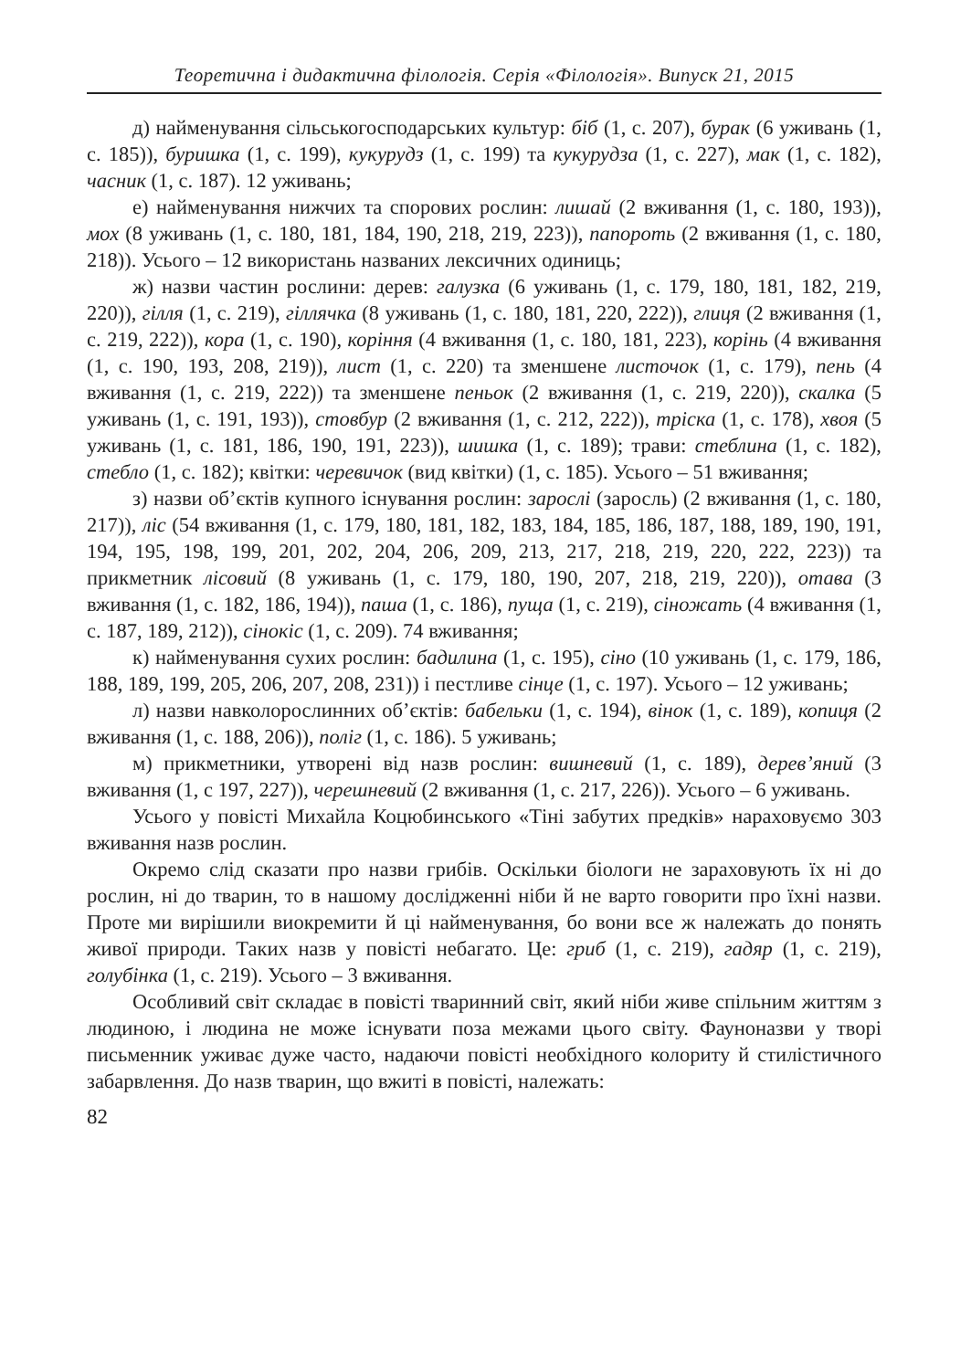Теоретична і дидактична філологія. Серія «Філологія». Випуск 21, 2015
д) найменування сільськогосподарських культур: біб (1, с. 207), бурак (6 уживань (1, с. 185)), буришка (1, с. 199), кукурудз (1, с. 199) та кукурудза (1, с. 227), мак (1, с. 182), часник (1, с. 187). 12 уживань;
е) найменування нижчих та спорових рослин: лишай (2 вживання (1, с. 180, 193)), мох (8 уживань (1, с. 180, 181, 184, 190, 218, 219, 223)), папороть (2 вживання (1, с. 180, 218)). Усього – 12 використань названих лексичних одиниць;
ж) назви частин рослини: дерев: галузка (6 уживань (1, с. 179, 180, 181, 182, 219, 220)), гілля (1, с. 219), гіллячка (8 уживань (1, с. 180, 181, 220, 222)), глиця (2 вживання (1, с. 219, 222)), кора (1, с. 190), коріння (4 вживання (1, с. 180, 181, 223), корінь (4 вживання (1, с. 190, 193, 208, 219)), лист (1, с. 220) та зменшене листочок (1, с. 179), пень (4 вживання (1, с. 219, 222)) та зменшене пеньок (2 вживання (1, с. 219, 220)), скалка (5 уживань (1, с. 191, 193)), стовбур (2 вживання (1, с. 212, 222)), тріска (1, с. 178), хвоя (5 уживань (1, с. 181, 186, 190, 191, 223)), шишка (1, с. 189); трави: стеблина (1, с. 182), стебло (1, с. 182); квітки: черевичок (вид квітки) (1, с. 185). Усього – 51 вживання;
з) назви об’єктів купного існування рослин: зарослі (заросль) (2 вживання (1, с. 180, 217)), ліс (54 вживання (1, с. 179, 180, 181, 182, 183, 184, 185, 186, 187, 188, 189, 190, 191, 194, 195, 198, 199, 201, 202, 204, 206, 209, 213, 217, 218, 219, 220, 222, 223)) та прикметник лісовий (8 уживань (1, с. 179, 180, 190, 207, 218, 219, 220)), отава (3 вживання (1, с. 182, 186, 194)), паша (1, с. 186), пуща (1, с. 219), сіножать (4 вживання (1, с. 187, 189, 212)), сінокіс (1, с. 209). 74 вживання;
к) найменування сухих рослин: бадилина (1, с. 195), сіно (10 уживань (1, с. 179, 186, 188, 189, 199, 205, 206, 207, 208, 231)) і пестливе сінце (1, с. 197). Усього – 12 уживань;
л) назви навколорослинних об’єктів: бабельки (1, с. 194), вінок (1, с. 189), копиця (2 вживання (1, с. 188, 206)), поліг (1, с. 186). 5 уживань;
м) прикметники, утворені від назв рослин: вишневий (1, с. 189), дерев’яний (3 вживання (1, с 197, 227)), черешневий (2 вживання (1, с. 217, 226)). Усього – 6 уживань.
Усього у повісті Михайла Коцюбинського «Тіні забутих предків» нараховуємо 303 вживання назв рослин.
Окремо слід сказати про назви грибів. Оскільки біологи не зараховують їх ні до рослин, ні до тварин, то в нашому дослідженні ніби й не варто говорити про їхні назви. Проте ми вирішили виокремити й ці найменування, бо вони все ж належать до понять живої природи. Таких назв у повісті небагато. Це: гриб (1, с. 219), гадяр (1, с. 219), голубінка (1, с. 219). Усього – 3 вживання.
Особливий світ складає в повісті тваринний світ, який ніби живе спільним життям з людиною, і людина не може існувати поза межами цього світу. Фауноназви у творі письменник уживає дуже часто, надаючи повісті необхідного колориту й стилістичного забарвлення. До назв тварин, що вжиті в повісті, належать:
82